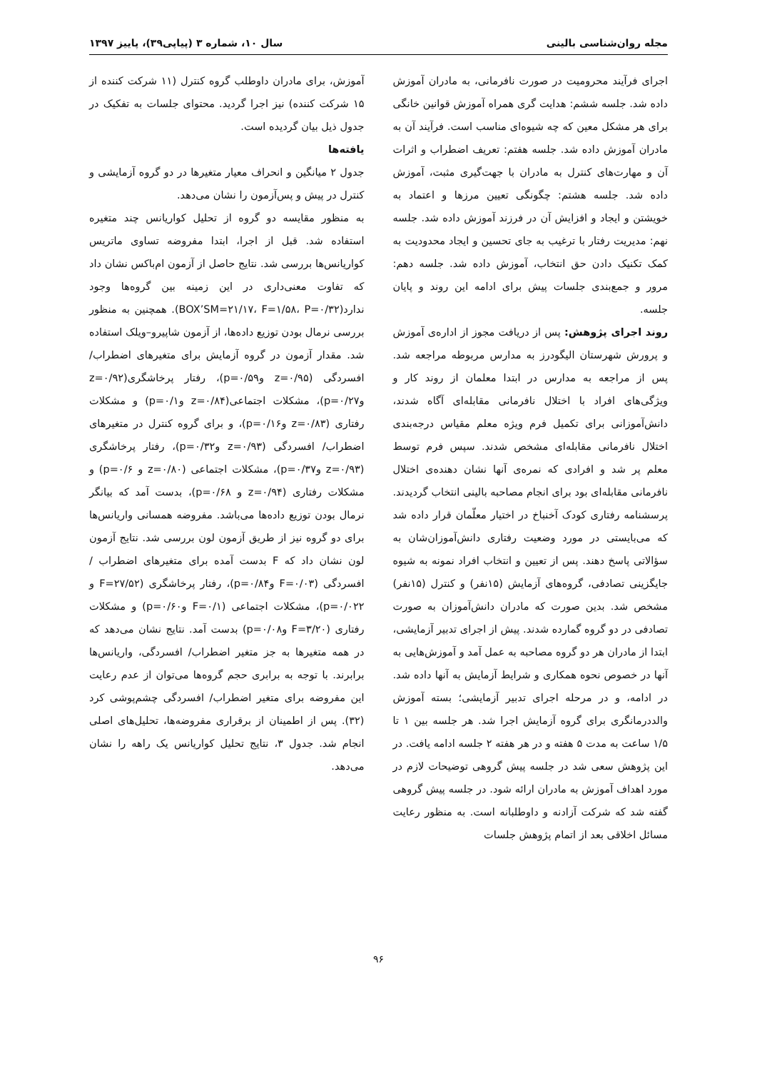مجله روان‌شناسی بالینی سال ۱۰، شماره ۳ (پیاپی۳۹)، پاییز ۱۳۹۷
اجرای فرآیند محرومیت در صورت نافرمانی، به مادران آموزش داده شد. جلسه ششم: هدایت گری همراه آموزش قوانین خانگی برای هر مشکل معین که چه شیوه‌ای مناسب است. فرآیند آن به مادران آموزش داده شد. جلسه هفتم: تعریف اضطراب و اثرات آن و مهارت‌های کنترل به مادران با جهت‌گیری مثبت، آموزش داده شد. جلسه هشتم: چگونگی تعیین مرزها و اعتماد به خویشتن و ایجاد و افزایش آن در فرزند آموزش داده شد. جلسه نهم: مدیریت رفتار با ترغیب به جای تحسین و ایجاد محدودیت به کمک تکنیک دادن حق انتخاب، آموزش داده شد. جلسه دهم: مرور و جمع‌بندی جلسات پیش برای ادامه این روند و پایان جلسه.
روند اجرای پژوهش: پس از دریافت مجوز از اداره‌ی آموزش و پرورش شهرستان الیگودرز به مدارس مربوطه مراجعه شد. پس از مراجعه به مدارس در ابتدا معلمان از روند کار و ویژگی‌های افراد با اختلال نافرمانی مقابله‌ای آگاه شدند، دانش‌آموزانی برای تکمیل فرم ویژه معلم مقیاس درجه‌بندی اختلال نافرمانی مقابله‌ای مشخص شدند. سپس فرم توسط معلم پر شد و افرادی که نمره‌ی آنها نشان دهنده‌ی اختلال نافرمانی مقابله‌ای بود برای انجام مصاحبه بالینی انتخاب گردیدند. پرسشنامه رفتاری کودک آخنباخ در اختیار معلّمان قرار داده شد که می‌بایستی در مورد وضعیت رفتاری دانش‌آموزان‌شان به سؤالاتی پاسخ دهند. پس از تعیین و انتخاب افراد نمونه به شیوه جایگزینی تصادفی، گروه‌های آزمایش (۱۵نفر) و کنترل (۱۵نفر) مشخص شد. بدین صورت که مادران دانش‌آموزان به صورت تصادفی در دو گروه گمارده شدند. پیش از اجرای تدبیر آزمایشی، ابتدا از مادران هر دو گروه مصاحبه به عمل آمد و آموزش‌هایی به آنها در خصوص نحوه همکاری و شرایط آزمایش به آنها داده شد. در ادامه، و در مرحله اجرای تدبیر آزمایشی؛ بسته آموزش والددرمانگری برای گروه آزمایش اجرا شد. هر جلسه بین ۱ تا ۱/۵ ساعت به مدت ۵ هفته و در هر هفته ۲ جلسه ادامه یافت. در این پژوهش سعی شد در جلسه پیش گروهی توضیحات لازم در مورد اهداف آموزش به مادران ارائه شود. در جلسه پیش گروهی گفته شد که شرکت آزادنه و داوطلبانه است. به منظور رعایت مسائل اخلاقی بعد از اتمام پژوهش جلسات
آموزش، برای مادران داوطلب گروه کنترل (۱۱ شرکت کننده از ۱۵ شرکت کننده) نیز اجرا گردید. محتوای جلسات به تفکیک در جدول ذیل بیان گردیده است.
یافته‌ها
جدول ۲ میانگین و انحراف معیار متغیرها در دو گروه آزمایشی و کنترل در پیش و پس‌آزمون را نشان می‌دهد.
به منظور مقایسه دو گروه از تحلیل کواریانس چند متغیره استفاده شد. قبل از اجرا، ابتدا مفروضه تساوی ماتریس کواریانس‌ها بررسی شد. نتایج حاصل از آزمون ام‌باکس نشان داد که تفاوت معنی‌داری در این زمینه بین گروه‌ها وجود ندارد(BOX’SM=۲۱/۱۷، F=۱/۵۸، P=۰/۳۲). همچنین به منظور بررسی نرمال بودن توزیع داده‌ها، از آزمون شاپیرو–ویلک استفاده شد. مقدار آزمون در گروه آزمایش برای متغیرهای اضطراب/ افسردگی (z=۰/۹۵ وp=۰/۵۹)، رفتار پرخاشگری(z=۰/۹۲ وp=۰/۲۷)، مشکلات اجتماعی(z=۰/۸۴ وp=۰/۱) و مشکلات رفتاری (z=۰/۸۳ وp=۰/۱۶)، و برای گروه کنترل در متغیرهای اضطراب/ افسردگی (z=۰/۹۳ وp=۰/۳۲)، رفتار پرخاشگری (z=۰/۹۳ وp=۰/۳۷)، مشکلات اجتماعی (z=۰/۸۰ و p=۰/۶) و مشکلات رفتاری (z=۰/۹۴ و p=۰/۶۸)، بدست آمد که بیانگر نرمال بودن توزیع داده‌ها می‌باشد. مفروضه همسانی واریانس‌ها برای دو گروه نیز از طریق آزمون لون بررسی شد. نتایج آزمون لون نشان داد که F بدست آمده برای متغیرهای اضطراب / افسردگی (F=۰/۰۳ وp=۰/۸۴)، رفتار پرخاشگری (F=۲۷/۵۲ و p=۰/۰۲۲)، مشکلات اجتماعی (F=۰/۱ وp=۰/۶۰) و مشکلات رفتاری (F=۳/۲۰ وp=۰/۰۸) بدست آمد. نتایج نشان می‌دهد که در همه متغیرها به جز متغیر اضطراب/ افسردگی، واریانس‌ها برابرند. با توجه به برابری حجم گروه‌ها می‌توان از عدم رعایت این مفروضه برای متغیر اضطراب/ افسردگی چشم‌پوشی کرد (۳۲). پس از اطمینان از برقراری مفروضه‌ها، تحلیل‌های اصلی انجام شد. جدول ۳، نتایج تحلیل کواریانس یک راهه را نشان می‌دهد.
۹۶